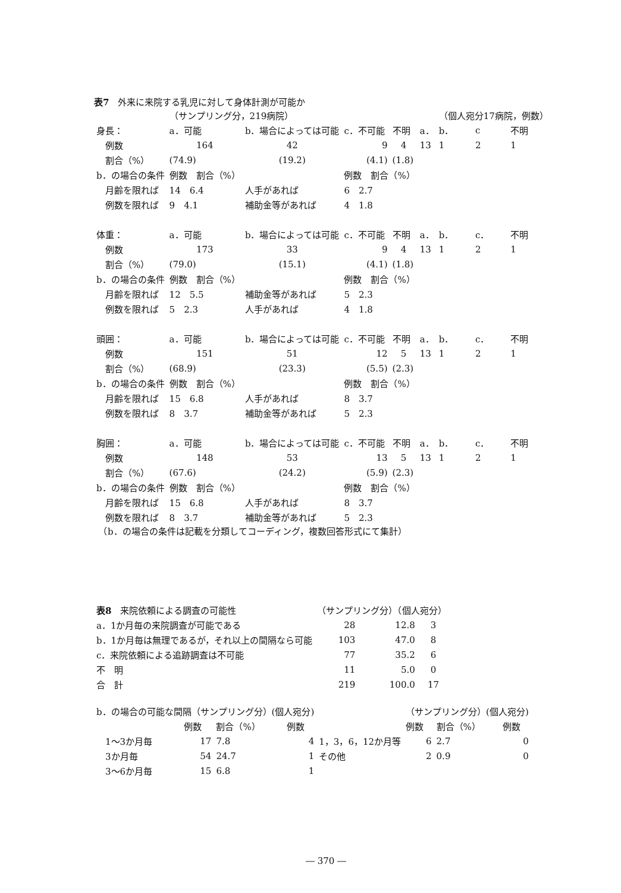表7　外来に来院する乳児に対して身体計測が可能か
| | （サンプリング分，219病院） | | | | | | （個人宛分17病院，例数） | | |
| 身長： | a．可能 | b．場合によっては可能 | | c．不可能 | 不明 | a． | b． | c | 不明 |
| 例数 | 164 | 42 | | 9 | 4 | 13 | 1 | 2 | 1 |
| 割合（%） | (74.9) | (19.2) | | (4.1) | (1.8) | | | | |
| b．の場合の条件 | 例数 割合（%） | | | 例数 割合（%） | | | | | |
| 月齢を限れば | 14 6.4 | 人手があれば | | 6 2.7 | | | | | |
| 例数を限れば | 9 4.1 | 補助金等があれば | | 4 1.8 | | | | | |
| 体重： | a．可能 | b．場合によっては可能 | | c．不可能 | 不明 | a． | b． | c． | 不明 |
| 例数 | 173 | 33 | | 9 | 4 | 13 | 1 | 2 | 1 |
| 割合（%） | (79.0) | (15.1) | | (4.1) | (1.8) | | | | |
| b．の場合の条件 | 例数 割合（%） | | | 例数 割合（%） | | | | | |
| 月齢を限れば | 12 5.5 | 補助金等があれば | | 5 2.3 | | | | | |
| 例数を限れば | 5 2.3 | 人手があれば | | 4 1.8 | | | | | |
| 頭囲： | a．可能 | b．場合によっては可能 | | c．不可能 | 不明 | a． | b． | c． | 不明 |
| 例数 | 151 | 51 | | 12 | 5 | 13 | 1 | 2 | 1 |
| 割合（%） | (68.9) | (23.3) | | (5.5) | (2.3) | | | | |
| b．の場合の条件 | 例数 割合（%） | | | 例数 割合（%） | | | | | |
| 月齢を限れば | 15 6.8 | 人手があれば | | 8 3.7 | | | | | |
| 例数を限れば | 8 3.7 | 補助金等があれば | | 5 2.3 | | | | | |
| 胸囲： | a．可能 | b．場合によっては可能 | | c．不可能 | 不明 | a． | b． | c． | 不明 |
| 例数 | 148 | 53 | | 13 | 5 | 13 | 1 | 2 | 1 |
| 割合（%） | (67.6) | (24.2) | | (5.9) | (2.3) | | | | |
| b．の場合の条件 | 例数 割合（%） | | | 例数 割合（%） | | | | | |
| 月齢を限れば | 15 6.8 | 人手があれば | | 8 3.7 | | | | | |
| 例数を限れば | 8 3.7 | 補助金等があれば | | 5 2.3 | | | | | |
　（b．の場合の条件は記載を分類してコーディング，複数回答形式にて集計）
| 表8 来院依頼による調査の可能性 | （サンプリング分）（個人宛分） | | |
| a．1か月毎の来院調査が可能である | 28 | 12.8 | 3 |
| b．1か月毎は無理であるが，それ以上の間隔なら可能 | 103 | 47.0 | 8 |
| c．来院依頼による追跡調査は不可能 | 77 | 35.2 | 6 |
| 不 明 | 11 | 5.0 | 0 |
| 合 計 | 219 | 100.0 | 17 |
| b．の場合の可能な間隔（サンプリング分）(個人宛分) | | | | | （サンプリング分）(個人宛分) | | |
| | 例数 | 割合（%） | 例数 | | 例数 | 割合（%） | 例数 |
| 1～3か月毎 | 17 | 7.8 | 4 | 1，3，6，12か月等 | 6 | 2.7 | 0 |
| 3か月毎 | 54 | 24.7 | 1 | その他 | 2 | 0.9 | 0 |
| 3～6か月毎 | 15 | 6.8 | 1 | | | | |
― 370 ―